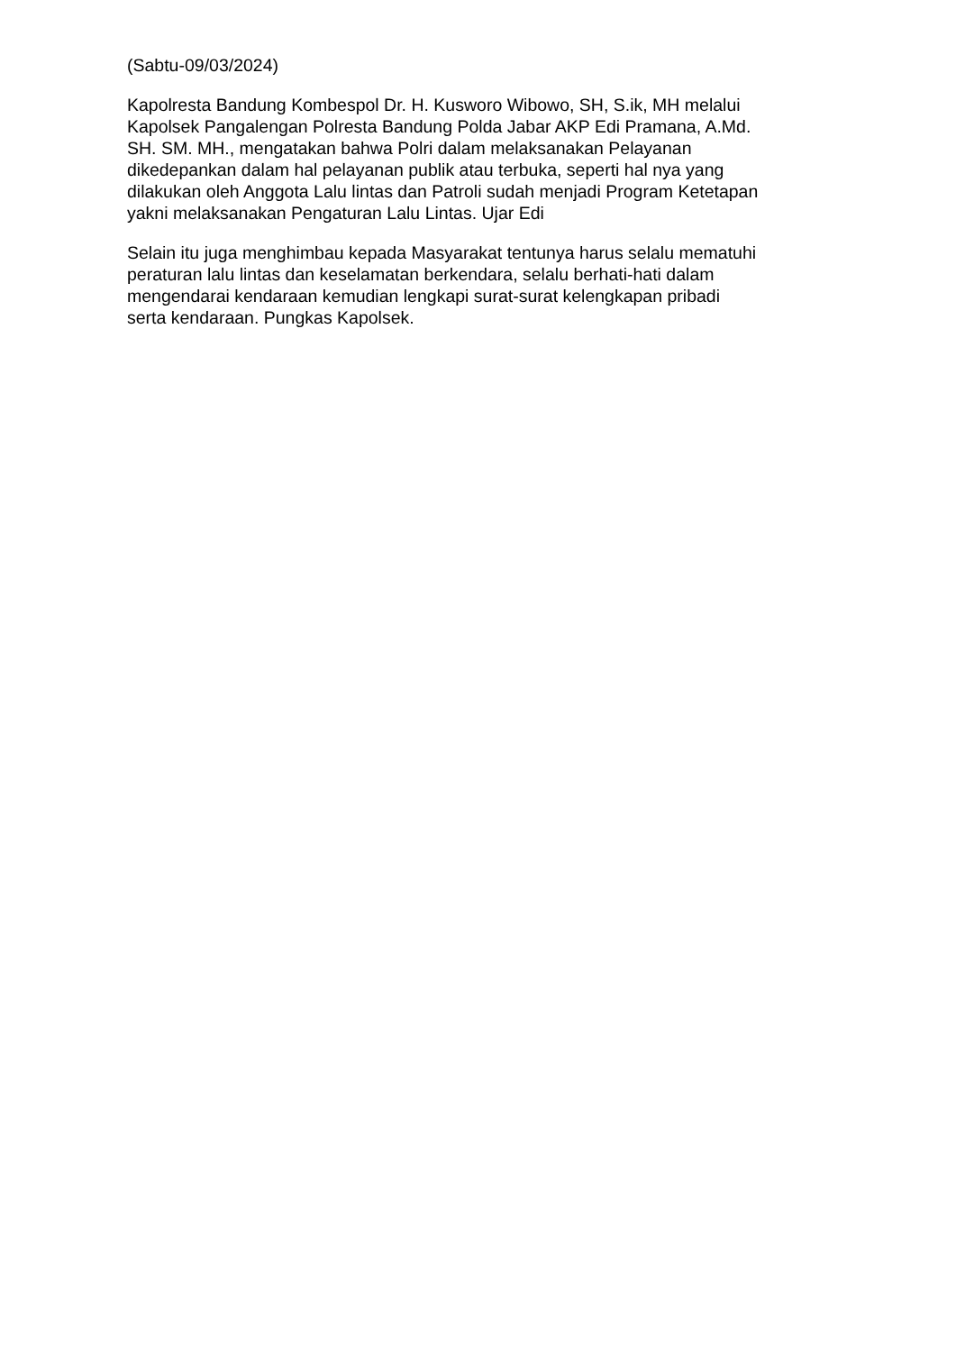(Sabtu-09/03/2024)
Kapolresta Bandung Kombespol Dr. H. Kusworo Wibowo, SH, S.ik, MH melalui
Kapolsek Pangalengan Polresta Bandung Polda Jabar AKP Edi Pramana, A.Md.
SH. SM. MH., mengatakan bahwa Polri dalam melaksanakan Pelayanan
dikedepankan dalam hal pelayanan publik atau terbuka, seperti hal nya yang
dilakukan oleh Anggota Lalu lintas dan Patroli sudah menjadi Program Ketetapan
yakni melaksanakan Pengaturan Lalu Lintas. Ujar Edi
Selain itu juga menghimbau kepada Masyarakat tentunya harus selalu mematuhi
peraturan lalu lintas dan keselamatan berkendara, selalu berhati-hati dalam
mengendarai kendaraan kemudian lengkapi surat-surat kelengkapan pribadi
serta kendaraan. Pungkas Kapolsek.